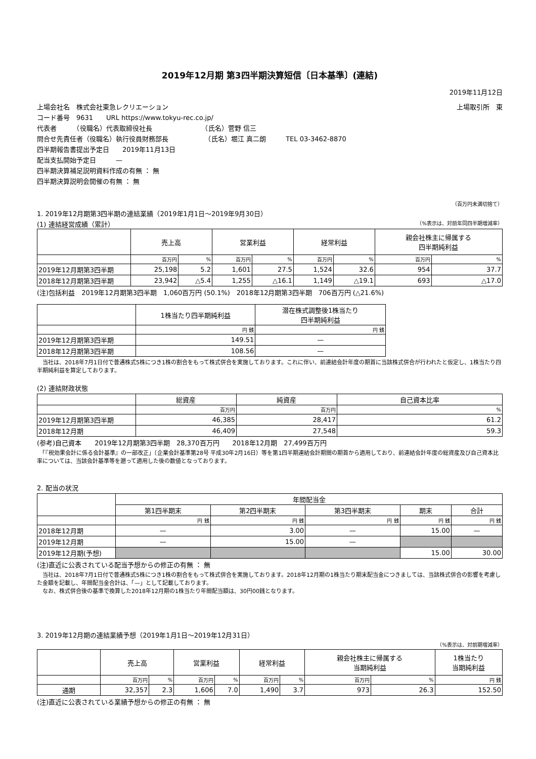2019年12月期 第3四半期決算短信〔日本基準〕(連結)
2019年11月12日
上場会社名　株式会社東急レクリエーション 上場取引所　東
コード番号　9631　　URL https://www.tokyu-rec.co.jp/
代表者　　　（役職名）代表取締役社長　　　　　　　　（氏名）菅野 信三
問合せ先責任者（役職名）執行役員財務部長　　　　　　（氏名）堀江 真二朗　　　TEL 03-3462-8870
四半期報告書提出予定日　　2019年11月13日
配当支払開始予定日　　　—
四半期決算補足説明資料作成の有無 ： 無
四半期決算説明会開催の有無 ： 無
（百万円未満切捨て）
1. 2019年12月期第3四半期の連結業績（2019年1月1日～2019年9月30日）
(1) 連結経営成績（累計） （%表示は、対前年同四半期増減率）
| | 売上高 | | 営業利益 | | 経常利益 | | 親会社株主に帰属する 四半期純利益 | |
| --- | --- | --- | --- | --- | --- | --- | --- | --- |
| | 百万円 | % | 百万円 | % | 百万円 | % | 百万円 | % |
| 2019年12月期第3四半期 | 25,198 | 5.2 | 1,601 | 27.5 | 1,524 | 32.6 | 954 | 37.7 |
| 2018年12月期第3四半期 | 23,942 | △5.4 | 1,255 | △16.1 | 1,149 | △19.1 | 693 | △17.0 |
(注)包括利益　2019年12月期第3四半期　1,060百万円 (50.1%)　2018年12月期第3四半期　706百万円 (△21.6%)
| | 1株当たり四半期純利益 | 潜在株式調整後1株当たり 四半期純利益 |
| --- | --- | --- |
| | 円 銭 | 円 銭 |
| 2019年12月期第3四半期 | 149.51 | — |
| 2018年12月期第3四半期 | 108.56 | — |
　当社は、2018年7月1日付で普通株式5株につき1株の割合をもって株式併合を実施しております。これに伴い、前連結会計年度の期首に当該株式併合が行われたと仮定し、1株当たり四半期純利益を算定しております。
(2) 連結財政状態
| | 総資産 | 純資産 | 自己資本比率 |
| --- | --- | --- | --- |
| | 百万円 | 百万円 | % |
| 2019年12月期第3四半期 | 46,385 | 28,417 | 61.2 |
| 2018年12月期 | 46,409 | 27,548 | 59.3 |
(参考)自己資本　　2019年12月期第3四半期　28,370百万円　　2018年12月期　27,499百万円
　「『税効果会計に係る会計基準』の一部改正」（企業会計基準第28号 平成30年2月16日）等を第1四半期連結会計期間の期首から適用しており、前連結会計年度の総資産及び自己資本比率については、当該会計基準等を遡って適用した後の数値となっております。
2. 配当の状況
| | 年間配当金 | | | | |
| --- | --- | --- | --- | --- | --- |
| | 第1四半期末 | 第2四半期末 | 第3四半期末 | 期末 | 合計 |
| | 円 銭 | 円 銭 | 円 銭 | 円 銭 | 円 銭 |
| 2018年12月期 | — | 3.00 | — | 15.00 | — |
| 2019年12月期 | — | 15.00 | — | | |
| 2019年12月期(予想) | | | | 15.00 | 30.00 |
(注)直近に公表されている配当予想からの修正の有無 ： 無
　当社は、2018年7月1日付で普通株式5株につき1株の割合をもって株式併合を実施しております。2018年12月期の1株当たり期末配当金につきましては、当該株式併合の影響を考慮した金額を記載し、年間配当金合計は、「—」として記載しております。
　なお、株式併合後の基準で換算した2018年12月期の1株当たり年間配当額は、30円00銭となります。
3. 2019年12月期の連結業績予想（2019年1月1日～2019年12月31日）
（%表示は、対前期増減率）
| | 売上高 | | 営業利益 | | 経常利益 | | 親会社株主に帰属する 当期純利益 | | 1株当たり 当期純利益 |
| --- | --- | --- | --- | --- | --- | --- | --- | --- | --- |
| | 百万円 | % | 百万円 | % | 百万円 | % | 百万円 | % | 円 銭 |
| 通期 | 32,357 | 2.3 | 1,606 | 7.0 | 1,490 | 3.7 | 973 | 26.3 | 152.50 |
(注)直近に公表されている業績予想からの修正の有無 ： 無